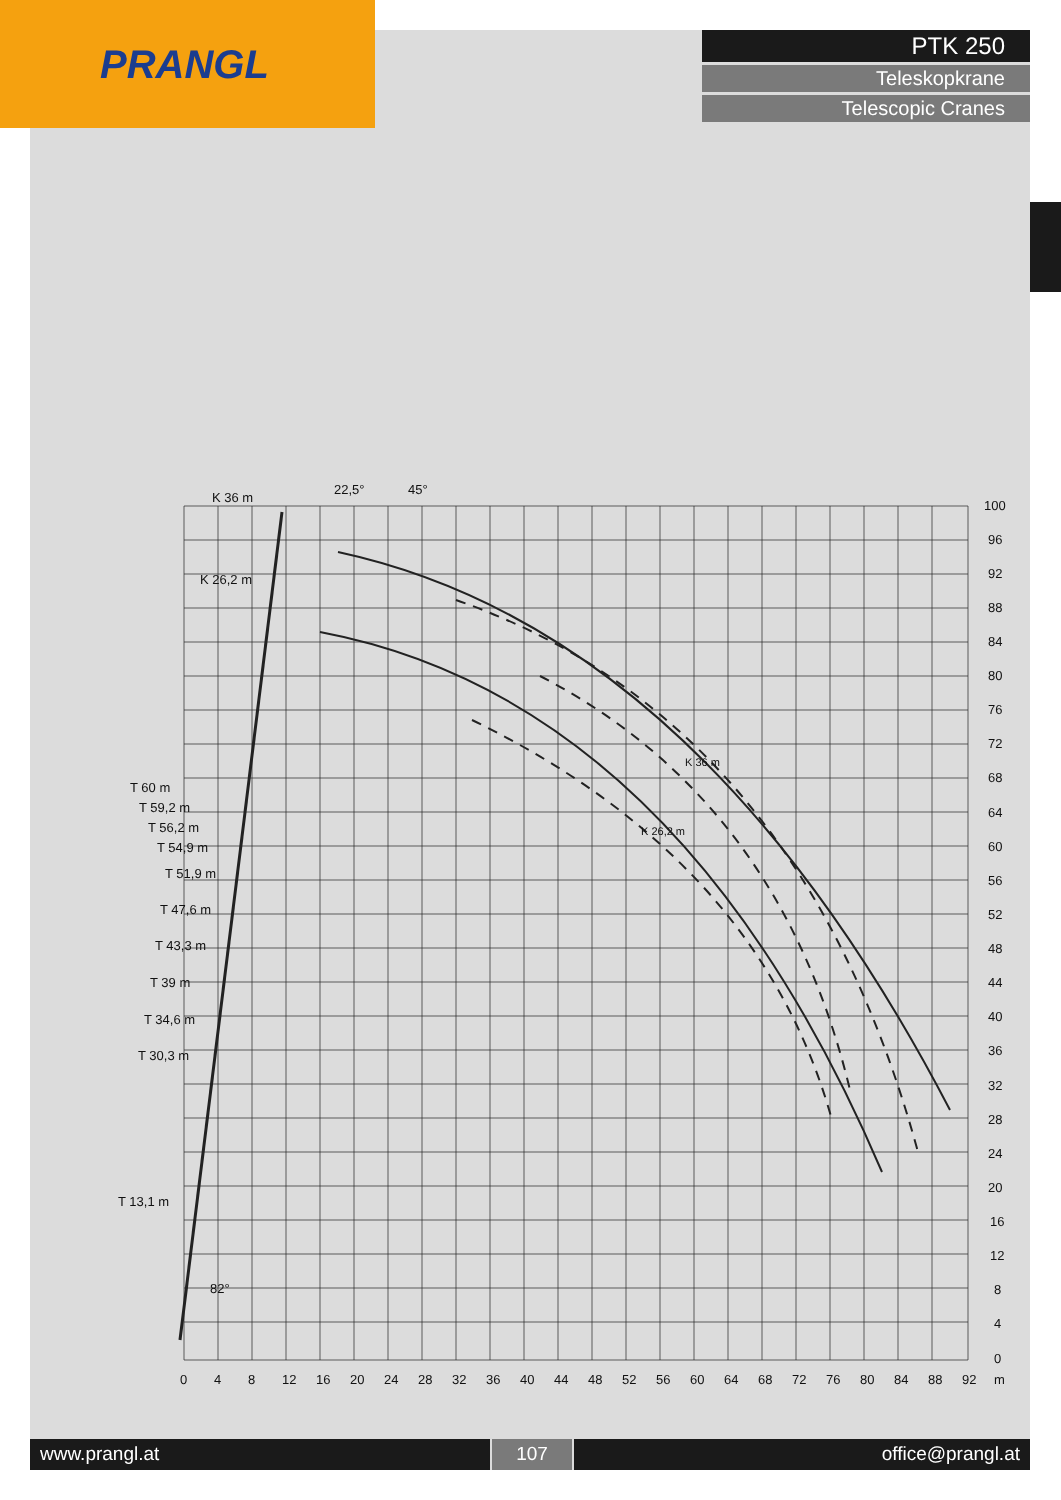PRANGL
PTK 250
Teleskopkrane
Telescopic Cranes
100
96
92
88
84
80
76
72
68
64
60
56
52
48
44
40
36
32
28
24
20
16
12
8
4
0
0
4
8
12
16
20
24
28
32
36
40
44
48
52
56
60
64
68
72
76
80
84
88
92
m
K 36 m
K 26,2 m
22,5°
45°
T 60 m
T 59,2 m
T 56,2 m
T 54,9 m
T 51,9 m
T 47,6 m
T 43,3 m
T 39 m
T 34,6 m
T 30,3 m
T 13,1 m
82°
K 36 m
K 26,2 m
www.prangl.at 107 office@prangl.at